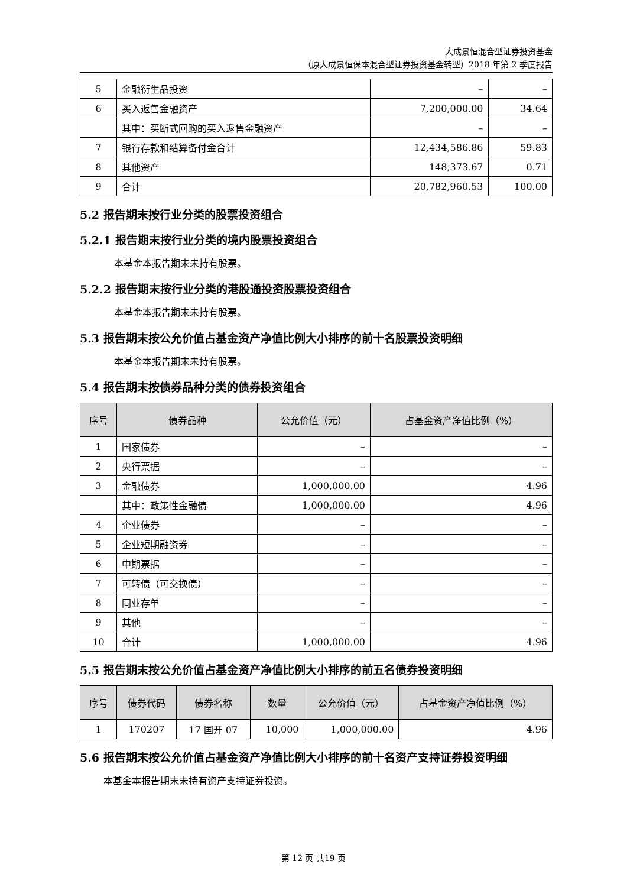大成景恒混合型证券投资基金
（原大成景恒保本混合型证券投资基金转型）2018 年第 2 季度报告
| 5 | 金融衍生品投资 | – | – |
| 6 | 买入返售金融资产 | 7,200,000.00 | 34.64 |
| | 其中：买断式回购的买入返售金融资产 | – | – |
| 7 | 银行存款和结算备付金合计 | 12,434,586.86 | 59.83 |
| 8 | 其他资产 | 148,373.67 | 0.71 |
| 9 | 合计 | 20,782,960.53 | 100.00 |
5.2 报告期末按行业分类的股票投资组合
5.2.1 报告期末按行业分类的境内股票投资组合
本基金本报告期末未持有股票。
5.2.2 报告期末按行业分类的港股通投资股票投资组合
本基金本报告期末未持有股票。
5.3 报告期末按公允价值占基金资产净值比例大小排序的前十名股票投资明细
本基金本报告期末未持有股票。
5.4 报告期末按债券品种分类的债券投资组合
| 序号 | 债券品种 | 公允价值（元） | 占基金资产净值比例（%） |
| --- | --- | --- | --- |
| 1 | 国家债券 | – | – |
| 2 | 央行票据 | – | – |
| 3 | 金融债券 | 1,000,000.00 | 4.96 |
| | 其中：政策性金融债 | 1,000,000.00 | 4.96 |
| 4 | 企业债券 | – | – |
| 5 | 企业短期融资券 | – | – |
| 6 | 中期票据 | – | – |
| 7 | 可转债（可交换债） | – | – |
| 8 | 同业存单 | – | – |
| 9 | 其他 | – | – |
| 10 | 合计 | 1,000,000.00 | 4.96 |
5.5 报告期末按公允价值占基金资产净值比例大小排序的前五名债券投资明细
| 序号 | 债券代码 | 债券名称 | 数量 | 公允价值（元） | 占基金资产净值比例（%） |
| --- | --- | --- | --- | --- | --- |
| 1 | 170207 | 17 国开 07 | 10,000 | 1,000,000.00 | 4.96 |
5.6 报告期末按公允价值占基金资产净值比例大小排序的前十名资产支持证券投资明细
本基金本报告期末未持有资产支持证券投资。
第 12 页 共19 页